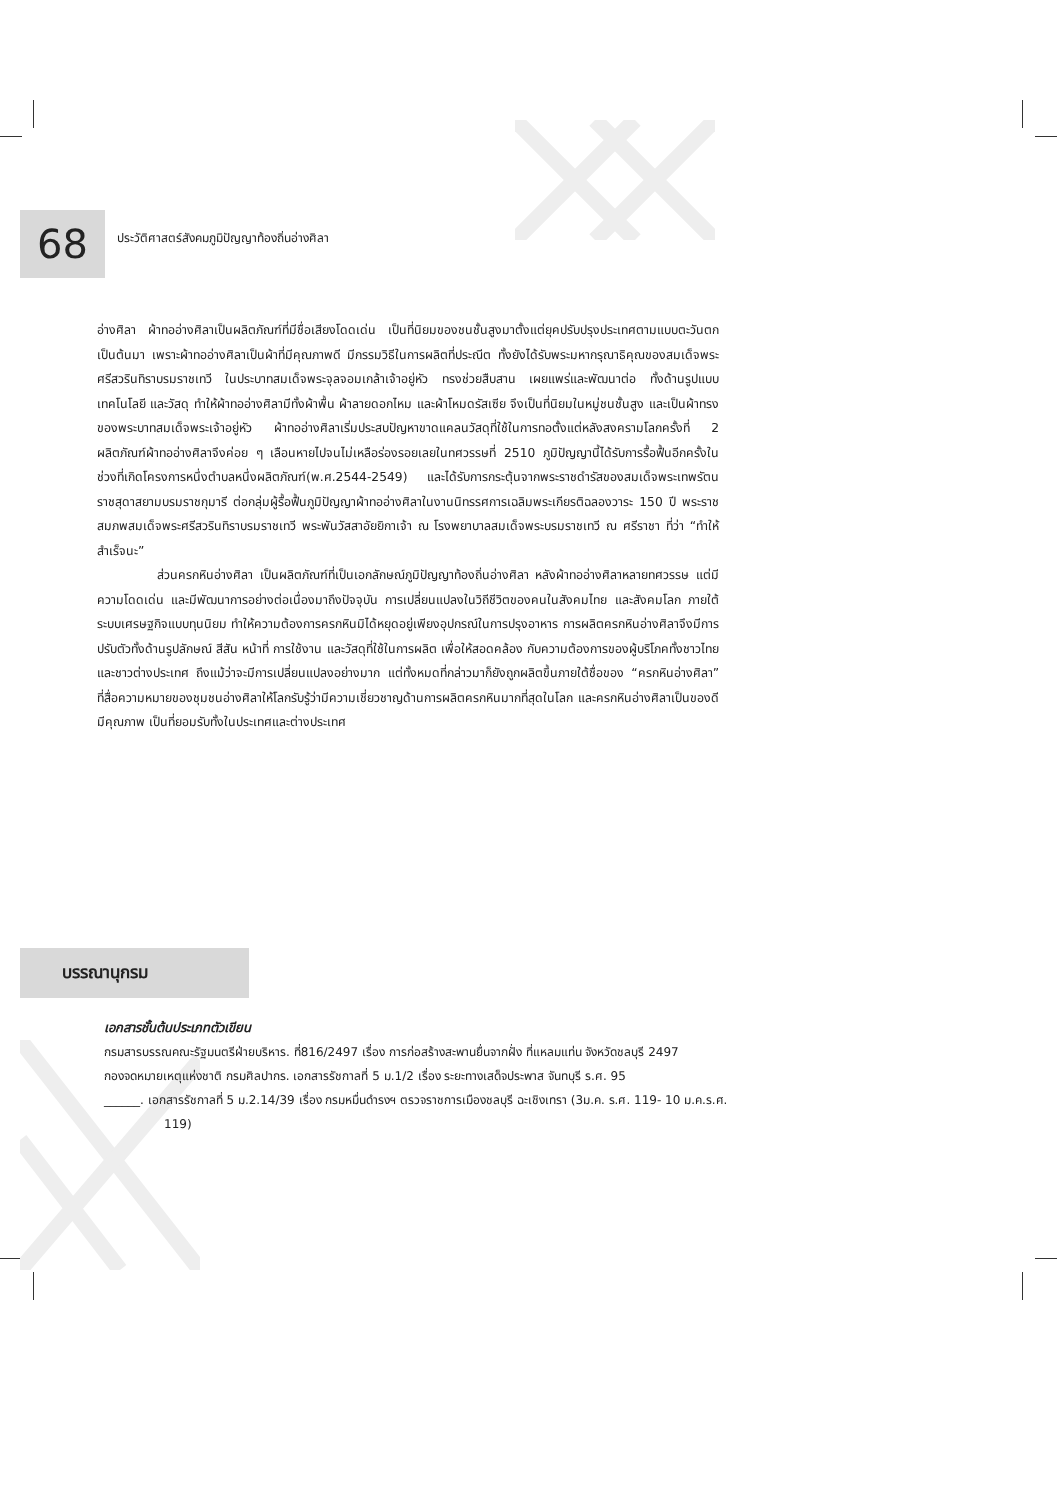68
ประวัติศาสตร์สังคมภูมิปัญญาท้องถิ่นอ่างศิลา
อ่างศิลา ผ้าทออ่างศิลาเป็นผลิตภัณฑ์ที่มีชื่อเสียงโดดเด่น เป็นที่นิยมของชนชั้นสูงมาตั้งแต่ยุคปรับปรุงประเทศตามแบบตะวันตกเป็นต้นมา เพราะผ้าทออ่างศิลาเป็นผ้าที่มีคุณภาพดี มีกรรมวิธีในการผลิตที่ประณีต ทั้งยังได้รับพระมหากรุณาธิคุณของสมเด็จพระศรีสวรินทิราบรมราชเทวี ในประบาทสมเด็จพระจุลจอมเกล้าเจ้าอยู่หัว ทรงช่วยสืบสาน เผยแพร่และพัฒนาต่อ ทั้งด้านรูปแบบเทคโนโลยี และวัสดุ ทำให้ผ้าทออ่างศิลามีทั้งผ้าพื้น ผ้าลายดอกไหม และผ้าโหมดรัสเซีย จึงเป็นที่นิยมในหมู่ชนชั้นสูง และเป็นผ้าทรงของพระบาทสมเด็จพระเจ้าอยู่หัว ผ้าทออ่างศิลาเริ่มประสบปัญหาขาดแคลนวัสดุที่ใช้ในการทอตั้งแต่หลังสงครามโลกครั้งที่ 2 ผลิตภัณฑ์ผ้าทออ่างศิลาจึงค่อย ๆ เลือนหายไปจนไม่เหลือร่องรอยเลยในทศวรรษที่ 2510 ภูมิปัญญานี้ได้รับการรื้อฟื้นอีกครั้งในช่วงที่เกิดโครงการหนึ่งตำบลหนึ่งผลิตภัณฑ์(พ.ศ.2544-2549) และได้รับการกระตุ้นจากพระราชดำรัสของสมเด็จพระเทพรัตนราชสุดาสยามบรมราชกุมารี ต่อกลุ่มผู้รื้อฟื้นภูมิปัญญาผ้าทออ่างศิลาในงานนิทรรศการเฉลิมพระเกียรติฉลองวาระ 150 ปี พระราชสมภพสมเด็จพระศรีสวรินทิราบรมราชเทวี พระพันวัสสาอัยยิกาเจ้า ณ โรงพยาบาลสมเด็จพระบรมราชเทวี ณ ศรีราชา ที่ว่า “ทำให้สำเร็จนะ”
ส่วนครกหินอ่างศิลา เป็นผลิตภัณฑ์ที่เป็นเอกลักษณ์ภูมิปัญญาท้องถิ่นอ่างศิลา หลังผ้าทออ่างศิลาหลายทศวรรษ แต่มีความโดดเด่น และมีพัฒนาการอย่างต่อเนื่องมาถึงปัจจุบัน การเปลี่ยนแปลงในวิถีชีวิตของคนในสังคมไทย และสังคมโลก ภายใต้ระบบเศรษฐกิจแบบทุนนิยม ทำให้ความต้องการครกหินมิได้หยุดอยู่เพียงอุปกรณ์ในการปรุงอาหาร การผลิตครกหินอ่างศิลาจึงมีการปรับตัวทั้งด้านรูปลักษณ์ สีสัน หน้าที่ การใช้งาน และวัสดุที่ใช้ในการผลิต เพื่อให้สอดคล้อง กับความต้องการของผู้บริโภคทั้งชาวไทยและชาวต่างประเทศ ถึงแม้ว่าจะมีการเปลี่ยนแปลงอย่างมาก แต่ทั้งหมดที่กล่าวมาก็ยังถูกผลิตขึ้นภายใต้ชื่อของ “ครกหินอ่างศิลา” ที่สื่อความหมายของชุมชนอ่างศิลาให้โลกรับรู้ว่ามีความเชี่ยวชาญด้านการผลิตครกหินมากที่สุดในโลก และครกหินอ่างศิลาเป็นของดีมีคุณภาพ เป็นที่ยอมรับทั้งในประเทศและต่างประเทศ
บรรณานุกรม
เอกสารชั้นต้นประเภทตัวเขียน
กรมสารบรรณคณะรัฐมนตรีฝ่ายบริหาร. ที่816/2497 เรื่อง การก่อสร้างสะพานยื่นจากฝั่ง ที่แหลมแท่น จังหวัดชลบุรี 2497
กองจดหมายเหตุแห่งชาติ กรมศิลปากร. เอกสารรัชกาลที่ 5 ม.1/2 เรื่อง ระยะทางเสด็จประพาส จันทบุรี ร.ศ. 95
______. เอกสารรัชกาลที่ 5 ม.2.14/39 เรื่อง กรมหมื่นดำรงฯ ตรวจราชการเมืองชลบุรี ฉะเชิงเทรา (3ม.ค. ร.ศ. 119- 10 ม.ค.ร.ศ. 119)